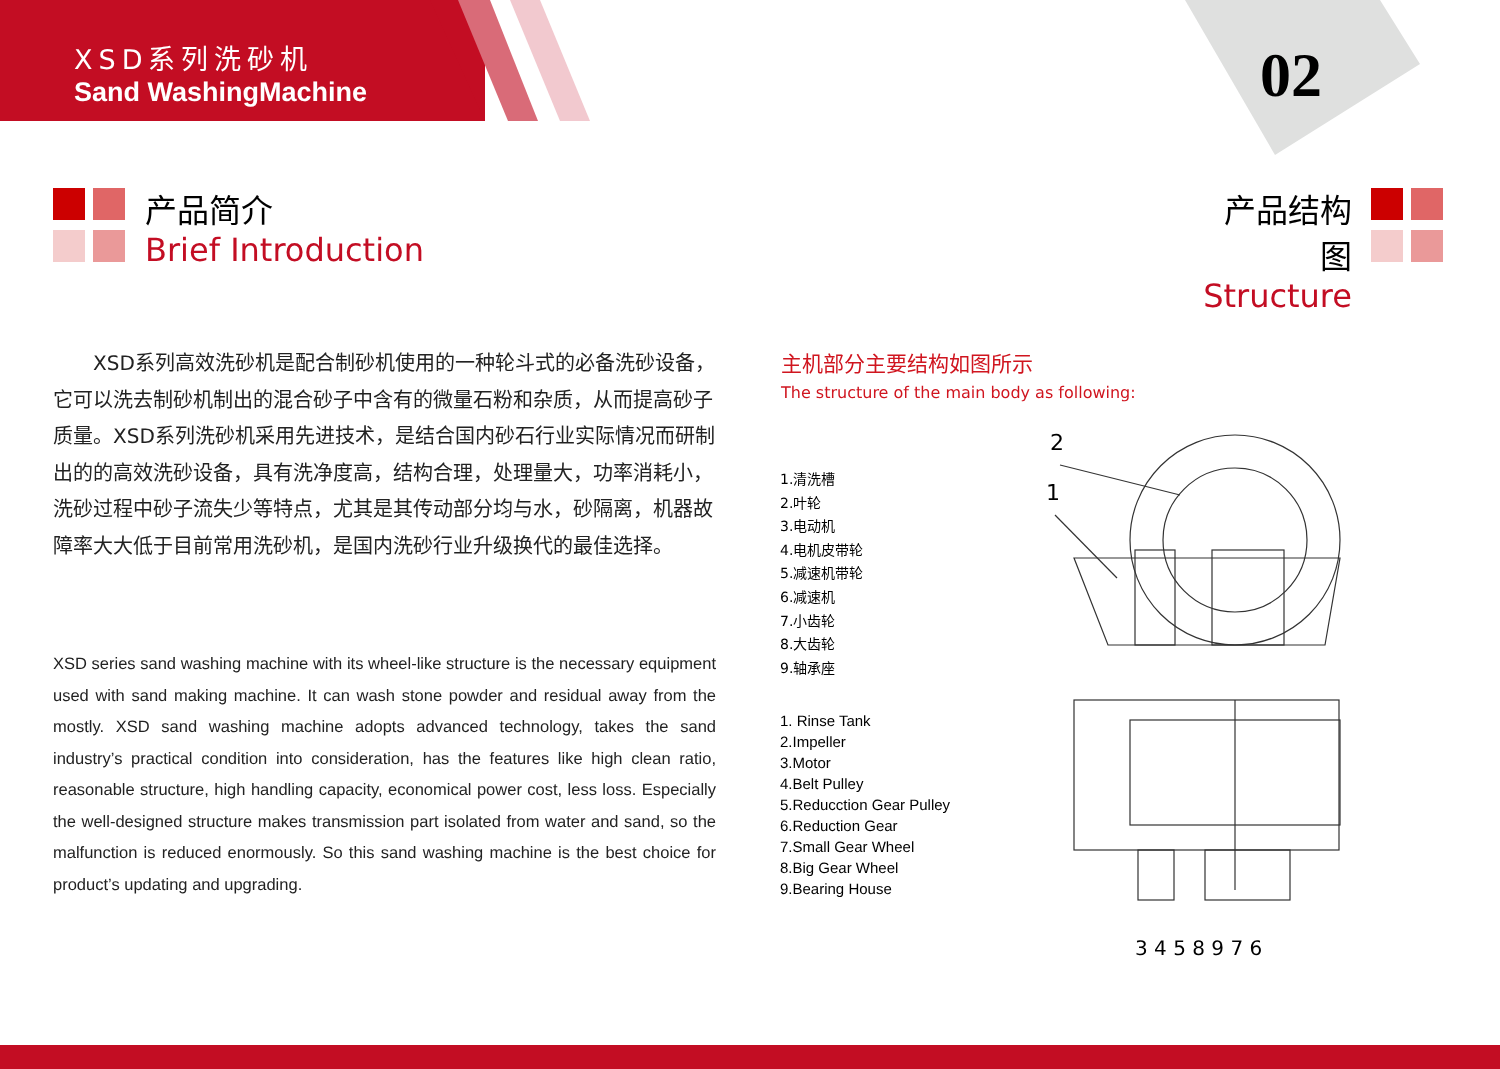XSD系列洗砂机
Sand WashingMachine
02
产品简介
Brief Introduction
产品结构图
Structure
　　XSD系列高效洗砂机是配合制砂机使用的一种轮斗式的必备洗砂设备，它可以洗去制砂机制出的混合砂子中含有的微量石粉和杂质，从而提高砂子质量。XSD系列洗砂机采用先进技术，是结合国内砂石行业实际情况而研制出的的高效洗砂设备，具有洗净度高，结构合理，处理量大，功率消耗小，洗砂过程中砂子流失少等特点，尤其是其传动部分均与水，砂隔离，机器故障率大大低于目前常用洗砂机，是国内洗砂行业升级换代的最佳选择。
XSD series sand washing machine with its wheel-like structure is the necessary equipment used with sand making machine. It can wash stone powder and residual away from the mostly. XSD sand washing machine adopts advanced technology, takes the sand industry’s practical condition into consideration, has the features like high clean ratio, reasonable structure, high handling capacity, economical power cost, less loss. Especially the well-designed structure makes transmission part isolated from water and sand, so the malfunction is reduced enormously. So this sand washing machine is the best choice for product’s updating and upgrading.
主机部分主要结构如图所示
The structure of the main body as following:
1.清洗槽
2.叶轮
3.电动机
4.电机皮带轮
5.减速机带轮
6.减速机
7.小齿轮
8.大齿轮
9.轴承座
1. Rinse Tank
2.Impeller
3.Motor
4.Belt Pulley
5.Reducction Gear Pulley
6.Reduction Gear
7.Small Gear Wheel
8.Big Gear Wheel
9.Bearing House
2
1
3 4 5 8 9 7 6